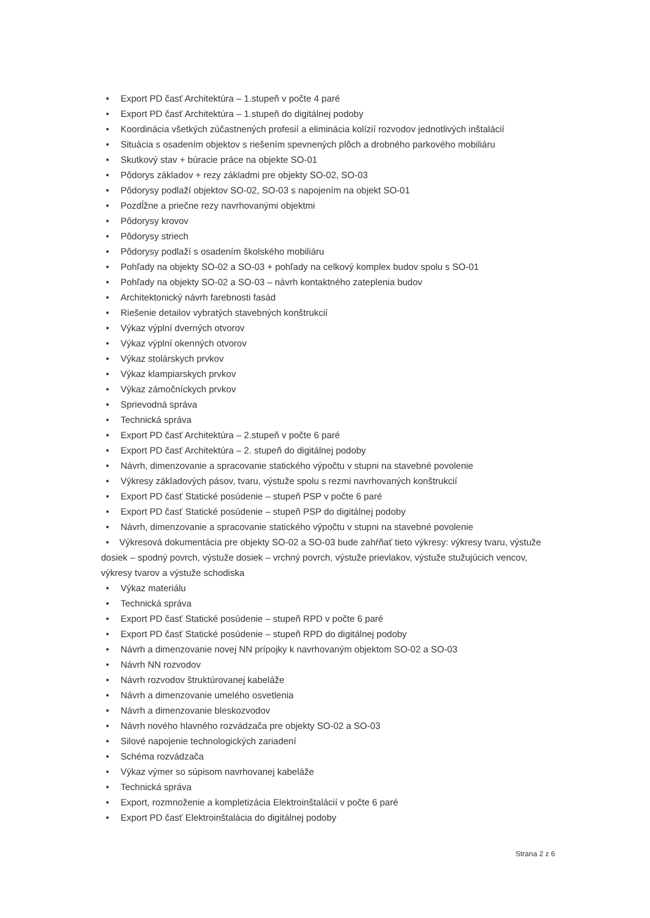• Export PD časť Architektúra – 1.stupeň v počte 4 paré
• Export PD časť Architektúra – 1.stupeň do digitálnej podoby
• Koordinácia všetkých zúčastnených profesií a eliminácia kolízií rozvodov jednotlivých inštalácií
• Situácia s osadením objektov s riešením spevnených plôch a drobného parkového mobiliáru
• Skutkový stav + búracie práce na objekte SO-01
• Pôdorys základov + rezy základmi pre objekty SO-02, SO-03
• Pôdorysy podlaží objektov SO-02, SO-03 s napojením na objekt SO-01
• Pozdĺžne a priečne rezy navrhovanými objektmi
• Pôdorysy krovov
• Pôdorysy striech
• Pôdorysy podlaží s osadením školského mobiliáru
• Pohľady na objekty SO-02 a SO-03 + pohľady na celkový komplex budov spolu s SO-01
• Pohľady na objekty SO-02 a SO-03 – návrh kontaktného zateplenia budov
• Architektonický návrh farebnosti fasád
• Riešenie detailov vybratých stavebných konštrukcií
• Výkaz výplní dverných otvorov
• Výkaz výplní okenných otvorov
• Výkaz stolárskych prvkov
• Výkaz klampiarskych prvkov
• Výkaz zámočníckych prvkov
• Sprievodná správa
• Technická správa
• Export PD časť Architektúra – 2.stupeň v počte 6 paré
• Export PD časť Architektúra – 2. stupeň do digitálnej podoby
• Návrh, dimenzovanie a spracovanie statického výpočtu v stupni na stavebné povolenie
• Výkresy základových pásov, tvaru, výstuže spolu s rezmi navrhovaných konštrukcií
• Export PD časť Statické posúdenie – stupeň PSP v počte 6 paré
• Export PD časť Statické posúdenie – stupeň PSP do digitálnej podoby
• Návrh, dimenzovanie a spracovanie statického výpočtu v stupni na stavebné povolenie
• Výkresová dokumentácia pre objekty SO-02 a SO-03 bude zahŕňať tieto výkresy: výkresy tvaru, výstuže dosiek – spodný povrch, výstuže dosiek – vrchný povrch, výstuže prievlakov, výstuže stužujúcich vencov, výkresy tvarov a výstuže schodiska
• Výkaz materiálu
• Technická správa
• Export PD časť Statické posúdenie – stupeň RPD v počte 6 paré
• Export PD časť Statické posúdenie – stupeň RPD do digitálnej podoby
• Návrh a dimenzovanie novej NN prípojky k navrhovaným objektom SO-02 a SO-03
• Návrh NN rozvodov
• Návrh rozvodov štruktúrovanej kabeláže
• Návrh a dimenzovanie umelého osvetlenia
• Návrh a dimenzovanie bleskozvodov
• Návrh nového hlavného rozvádzača pre objekty SO-02 a SO-03
• Silové napojenie technologických zariadení
• Schéma rozvádzača
• Výkaz výmer so súpisom navrhovanej kabeláže
• Technická správa
• Export, rozmnoženie a kompletizácia Elektroinštalácií v počte 6 paré
• Export PD časť Elektroinštalácia do digitálnej podoby
Strana 2 z 6